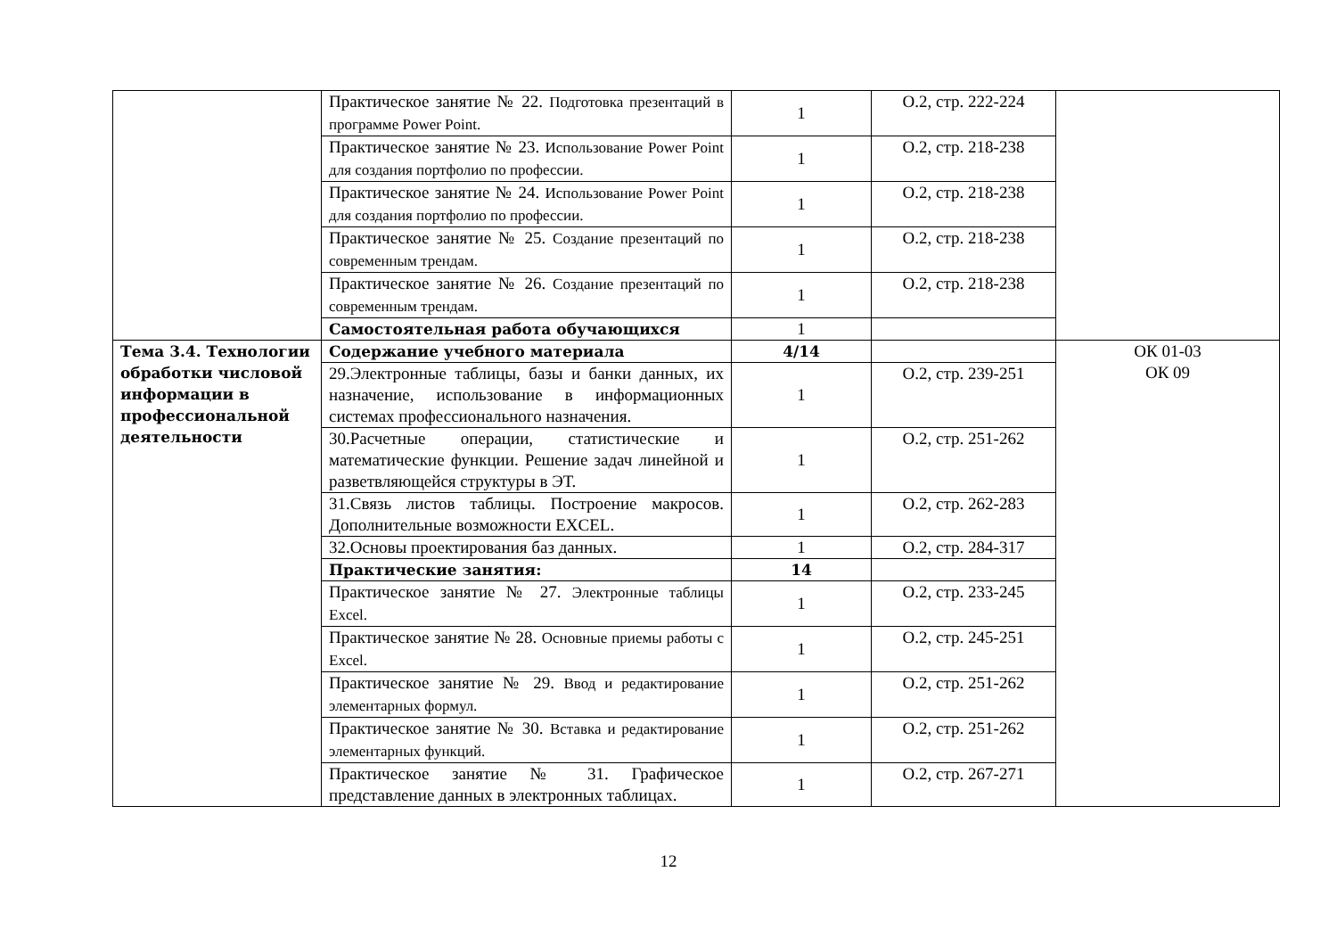| | Практическое занятие № 22. Подготовка презентаций в программе Power Point. | 1 | О.2, стр. 222-224 | |
| | Практическое занятие № 23. Использование Power Point для создания портфолио по профессии. | 1 | О.2, стр. 218-238 | |
| | Практическое занятие № 24. Использование Power Point для создания портфолио по профессии. | 1 | О.2, стр. 218-238 | |
| | Практическое занятие № 25. Создание презентаций по современным трендам. | 1 | О.2, стр. 218-238 | |
| | Практическое занятие № 26. Создание презентаций по современным трендам. | 1 | О.2, стр. 218-238 | |
| | Самостоятельная работа обучающихся | 1 | | |
| Тема 3.4. Технологии обработки числовой информации в профессиональной деятельности | Содержание учебного материала | 4/14 | | ОК 01-03 ОК 09 |
| | 29.Электронные таблицы, базы и банки данных, их назначение, использование в информационных системах профессионального назначения. | 1 | О.2, стр. 239-251 | |
| | 30.Расчетные операции, статистические и математические функции. Решение задач линейной и разветвляющейся структуры в ЭТ. | 1 | О.2, стр. 251-262 | |
| | 31.Связь листов таблицы. Построение макросов. Дополнительные возможности EXCEL. | 1 | О.2, стр. 262-283 | |
| | 32.Основы проектирования баз данных. | 1 | О.2, стр. 284-317 | |
| | Практические занятия: | 14 | | |
| | Практическое занятие № 27. Электронные таблицы Excel. | 1 | О.2, стр. 233-245 | |
| | Практическое занятие № 28. Основные приемы работы с Excel. | 1 | О.2, стр. 245-251 | |
| | Практическое занятие № 29. Ввод и редактирование элементарных формул. | 1 | О.2, стр. 251-262 | |
| | Практическое занятие № 30. Вставка и редактирование элементарных функций. | 1 | О.2, стр. 251-262 | |
| | Практическое занятие № 31. Графическое представление данных в электронных таблицах. | 1 | О.2, стр. 267-271 | |
12